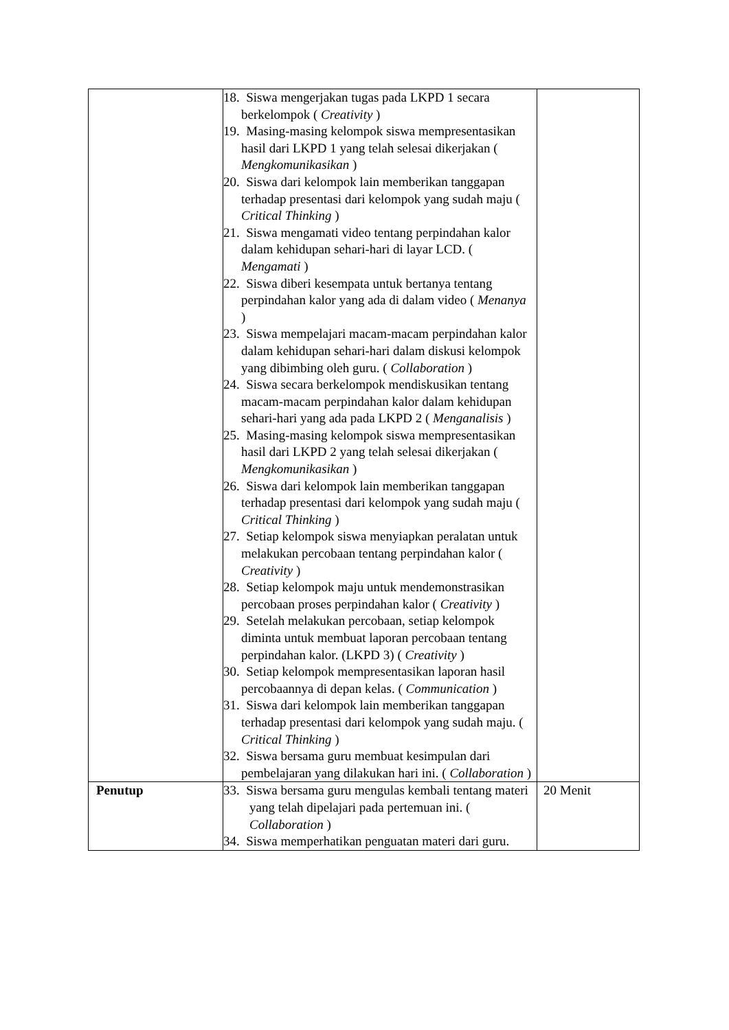| | 18. Siswa mengerjakan tugas pada LKPD 1 secara berkelompok ( Creativity ) 19. Masing-masing kelompok siswa mempresentasikan hasil dari LKPD 1 yang telah selesai dikerjakan ( Mengkomunikasikan ) 20. Siswa dari kelompok lain memberikan tanggapan terhadap presentasi dari kelompok yang sudah maju ( Critical Thinking ) 21. Siswa mengamati video tentang perpindahan kalor dalam kehidupan sehari-hari di layar LCD. ( Mengamati ) 22. Siswa diberi kesempata untuk bertanya tentang perpindahan kalor yang ada di dalam video ( Menanya ) 23. Siswa mempelajari macam-macam perpindahan kalor dalam kehidupan sehari-hari dalam diskusi kelompok yang dibimbing oleh guru. ( Collaboration ) 24. Siswa secara berkelompok mendiskusikan tentang macam-macam perpindahan kalor dalam kehidupan sehari-hari yang ada pada LKPD 2 ( Menganalisis ) 25. Masing-masing kelompok siswa mempresentasikan hasil dari LKPD 2 yang telah selesai dikerjakan ( Mengkomunikasikan ) 26. Siswa dari kelompok lain memberikan tanggapan terhadap presentasi dari kelompok yang sudah maju ( Critical Thinking ) 27. Setiap kelompok siswa menyiapkan peralatan untuk melakukan percobaan tentang perpindahan kalor ( Creativity ) 28. Setiap kelompok maju untuk mendemonstrasikan percobaan proses perpindahan kalor ( Creativity ) 29. Setelah melakukan percobaan, setiap kelompok diminta untuk membuat laporan percobaan tentang perpindahan kalor. (LKPD 3) ( Creativity ) 30. Setiap kelompok mempresentasikan laporan hasil percobaannya di depan kelas. ( Communication ) 31. Siswa dari kelompok lain memberikan tanggapan terhadap presentasi dari kelompok yang sudah maju. ( Critical Thinking ) 32. Siswa bersama guru membuat kesimpulan dari pembelajaran yang dilakukan hari ini. ( Collaboration ) | |
| Penutup | 33. Siswa bersama guru mengulas kembali tentang materi yang telah dipelajari pada pertemuan ini. ( Collaboration ) 34. Siswa memperhatikan penguatan materi dari guru. | 20 Menit |